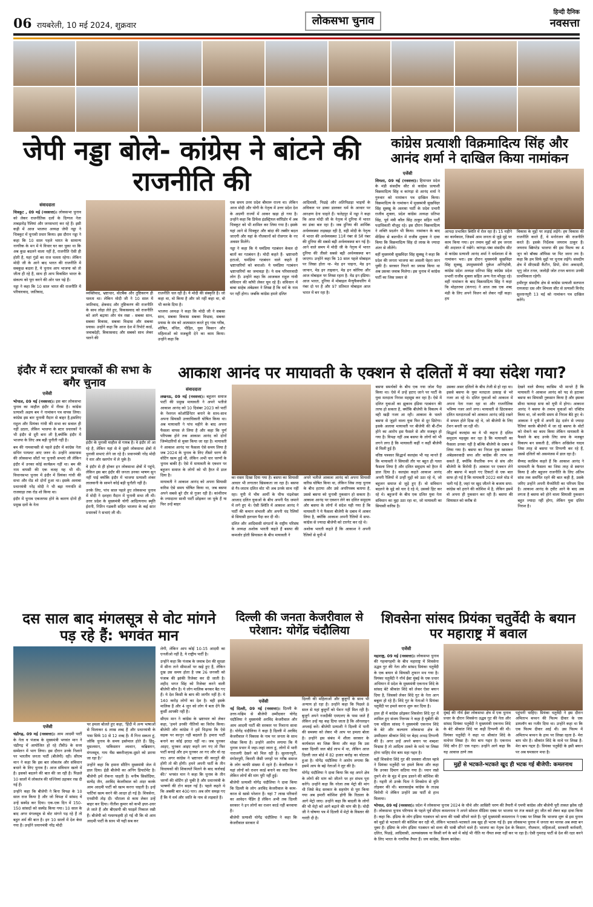06 रायबरेली, 10 मई 2024, शुक्रवार
लोकसभा चुनाव
हिन्दी दैनिक
नवसत्ता
जेपी नड्डा बोले- कांग्रेस ने बांटने की राजनीति की
संवाददाता
चित्रकूट , 09 मई (नवसत्ता)। लोकसभा चुनाव को लेकर राजनीतिक दलों के दिग्गज नेता ताबड़तोड़ रैलियां और जनसभाएं कर रहे हैं। इसी कड़ी में आज भाजपा अध्यक्ष जेपी नड्डा ने चित्रकूट में चुनावी प्रचार किया। इस दौरान नड्डा ने कहा कि 10 साल पहले भारत के सामान्य नागरिक के मन में ये विचार घर कर चुका था कि अब कुछ बदलने वाला नहीं है, राजनीति ऐसी ही होती है, यहां गुंडों का राज चलता रहेगा। लेकिन मोदी जी के आने बाद भारत की राजनीति में सबकुछ बदला है, ये चुनाव आप भाजपा को तो जीता ही रहे हैं, साथ ही आप विकसित भारत के संकल्प को पूरा करने की ओर चल पड़े हैं।
नड्डा ने कहा कि 10 साल भारत की राजनीति में परिवारवाद, जातिवाद,
व्यक्तिवाद, भ्रष्टाचार, वोटबैंक और तुष्टिकरण ही चलता था। लेकिन मोदी जी ने 10 साल में जातिवाद, क्षेत्रवाद और तुष्टिकरण की राजनीति के साथ लोहा लेते हुए, विकासवाद को राजनीति को आगे बढ़ाया और मंत्र रखा - सबका साथ, सबका विकास, सबका विश्वास और सबका प्रयास। उन्होंने कहा कि आज देश में रिपोर्ट कार्ड, जवाबदेही, विकासवाद और सबको साथ लेकर चलने की
राजनीति चल रही है। ये मोदी की संस्कृति है। जो कहा था, वो किया है और जो नहीं कहा था, वो भी करके दिया है।
भाजपा अध्यक्ष ने कहा कि मोदी जी ने सबका साथ, सबका विकास सबका विश्वास, सबका प्रयास के मंत्र को आत्मसात करते हुए गांव गरीब, शोषित, वंचित, पीड़ित, युवा किसान और महिलाओं को मजबूती देने का काम किया। उन्होंने कहा कि
एक समय उत्तर प्रदेश बीमारू राज्य था। लेकिन आज मोदी और योगी के नेतृत्व में उत्तर प्रदेश देश के अग्रणी राज्यों में आकर खड़ा हो गया है। उन्होंने कहा कि डिफेंस इंडस्ट्रियल कॉरिडोर में अब चित्रकूट को भी शामिल कर लिया गया है। इसके यहां आने से चित्रकूट और बांदा की तस्वीर बदल जाएगी और यहां के नौजवानों को रोजगार के नए अवसर मिलेंगे।
नड्डा ने कहा कि ये घमंडिया गठबंधन केवल दो बातों का गठबंधन है। मोदी कहते हैं- भ्रष्टाचारी हटाओ, घमंडिया गठबंधन वाले कहते हैं भ्रष्टाचारियों को बचाओ। ये घमंडिया गठबंधन भ्रष्टाचारियों का जमावड़ा है। ये सब परिवारवादी लोग हैं। उन्होंने कहा कि आजकल राहुल गांधी संविधान की कॉपी लेकर घूम रहे हैं। संविधान में बाबा साहेब अंबेडकर ने लिखा है कि धर्म के नाम पर नहीं होगा। जबकि कांग्रेस हमारे दलित
आदिवासी, पिछड़े और अतिपिछड़ा भाइयों के अधिकार पर डाका डालकर धर्म के आधार पर आरक्षण देना चाहते हैं। फतेहपुर में नड्डा ने कहा कि आज मोदी जी के नेतृत्व में दुनिया में भारत का डंका बज रहा है। जब दुनिया की आर्थिक अर्थव्यवस्था लड़खड़ा रही है, वही मोदी के नेतृत्व में भारत की अर्थव्यवस्था 11वें नंबर से 5वें नंबर की दुनिया की सबसे बड़ी अर्थव्यवस्था बन गई है। आने वाले समय में मोदी जी के नेतृत्व में भारत दुनिया की तीसरे सबसे बड़ी अर्थव्यवस्था बन जाएगा। उन्होंने कहा कि 10 साल पहले मोबाइल पर लिखा होता था- मेड इन चाइना, मेड इन जापान, मेड इन ताइवान, मेड इन कोरिया और आज मोबाइल पर लिखा रहता है- मेड इन इंडिया। आज भारत, दुनिया में मोबाइल मैन्युफैक्चरिंग में नंबर दो पर है और 97 प्रतिशत मोबाइल आज भारत में बन रहा है।
कांग्रेस प्रत्याशी विक्रमादित्य सिंह और आनंद शर्मा ने दाखिल किया नामांकन
एजेंसी
शिमला, 09 मई (नवसत्ता)। हिमाचल प्रदेश के मंडी संसदीय सीट से कांग्रेस प्रत्याशी विक्रमादित्य सिंह व कांगड़ा से आनंद शर्मा ने गुरुवार को नामांकन पत्र दाखिल किया। विक्रमादित्य के नामांकन में मुख्यमंत्री सुखविंदर सिंह सुक्खू के अलावा पार्टी के प्रदेश प्रभारी राजीव शुक्ला, प्रदेश कांग्रेस अध्यक्ष प्रतिभा सिंह, पूर्व मंत्री कौल सिंह ठाकुर सहित पार्टी पदाधिकारी मौजूद रहे। इस दौरान विक्रमादित्य ने शक्ति प्रदर्शन भी किया। नामांकन के बाद मीडिया से बातचीत में राजीव शुक्ला ने दावा किया कि विक्रमादित्य सिंह दो लाख के ज्यादा अंतर से जीतेंगे।
वहीं मुख्यमंत्री सुखविंदर सिंह सुक्खू ने कहा कि प्रदेश की जनता भाजपा का असली चेहरा जान चुकी है। सरकार गिराने का प्रयास किया था अब उसका जवाब मिलेगा। इस चुनाव में कांग्रेस पार्टी का जिस प्रकार से
आपदा प्रभावित स्थिति में रोल रहा है। 15 महीने का कार्यकाल, जिसमें आम जनता से जुड़े मुद्दे पर काम किया गया। इन तमाम मुद्दों को हम जनता की अदालत में रखेंगे। कांगड़ा-चंबा संसदीय सीट से कांग्रेस प्रत्याशी आनंद शर्मा ने धर्मशाला में के नामांकन भरा। इस दौरान मुख्यमंत्री सुखविंदर सिंह सुक्खू, उपमुख्यमंत्री मुकेश अग्निहोत्री, कांग्रेस प्रदेश अध्यक्ष प्रतिभा सिंह कांग्रेस प्रदेश प्रभारी राजीव शुक्ला सहित अन्य नेता मौजूद रहे। वहीं नामांकन के बाद विक्रमादित्य सिंह ने कहा कि मोहतरमा (कंगना) ने आज तक एक शब्द मंडी के लिए अपने विजन को लेकर नहीं कहा। हम
विकास के मुद्दों पर लड़ाई लड़ेंगे। हम विकास की राजनीति करते हैं, वे मनोरंजन की राजनीति करते हैं। इसके निर्देशक जयराम ठाकुर हैं। जयराम स्क्रिप्टेड भाजपा की इस फिल्म का 4 जून को बॉक्स ऑफिस पर पिट जाना तय है। कहा कि हम सिर्फ मुद्दों पर चुनाव लड़ेंगे। संसदीय क्षेत्र में सीएसडी कैंटीन, डिपो, सेना अकादमी, भृगु जोत टनल, जलोड़ी जोत टनल बनाना उनकी प्राथमिकता रहेगी।
हमीरपुर संसदीय क्षेत्र से कांग्रेस प्रत्याशी सतपाल रायजादा दस और शिमला सीट से प्रत्याशी विनोद सुल्तानपुरी 13 मई को नामांकन पत्र दाखिल करेंगे।
इंदौर में स्टार प्रचारकों की सभा के बगैर चुनाव
एजेंसी
भोपाल, 09 मई (नवसत्ता)। इस बार लोकसभा चुनाव का माहौल इंदौर में नीरस है। कांग्रेस प्रत्याशी अक्षय बम ने नामांकन पत्र वापस लिया। कांग्रेस इस बार चुनावी मैदान से बाहर है,इसलिए राहुल और प्रियंका गांधी की सभा का सवाल ही नहीं उठता, लेकिन भाजपा के स्टार प्रचारकों ने भी इंदौर से दूरी बना ली है,क्योंकि इंदौर में भाजपा के लिए अब बड़ी चुनौती नहीं है।
बम की नामवापसी से पहले इंदौर में कांग्रेस नेता सचिन पायलट आए जरुर थे। उन्होंने आसपास की लोकसभा सीटों पर चुनावी सभाएं ली लेकिन इंदौर में उनका कोई कार्यक्रम नहीं था। बम की नाम वापसी की एक वजह यह भी थी। विधानसभा चुनाव में इंदौर में प्रियंका गांधी की सभा और रोड शो दोनों हुआ था। इसके अलावा प्रधानमंत्री नरेंद्र मोदी ने भी बड़ा गणपति से राजवाड़ा तक रोड शो किया था।
इंदौर में चुनाव एकतरफा होने के कारण दोनों ही प्रमुख दलों के नेता
इंदौर के चुनावी माहौल से गायब है। वे इंदौर तो आ रहे है, लेकिन यहां से वे दूसरे लोकसभा क्षेत्रों में चुनावी सभाएं लेने जा रहे है। प्रधानमंत्री नरेंद्र मोदी ने धार और खरगोन में ले चुके है।
वे इंदौर से ही होकर इन लोकसभा क्षेत्रों में पहुंचे, लेकिन इस बार इंदौर की जनता उनका भाषण सुन नहीं पाई क्योंकि इंदौर में भाजपा प्रत्याशी शंकर लालवानी के सामने कोई बड़ी चुनौती नहीं है।
उनके लिए, पांच साल पहले हुए लोकसभा चुनाव में मोदी ने दशहरा मैदान में चुनावी सभा ली थी। उत्तर प्रदेश के मुख्यमंत्री योगी आदित्यनाथ स्मृति ईरानी, नितिन गडकरी सहित भाजपा के कई स्टार प्रचारकों ने सभाएं ली थी।
आकाश आनंद पर मायावती के एक्शन से दलितों में क्या संदेश गया?
संवाददाता
लखनऊ, 09 मई (नवसत्ता)। बहुजन समाज पार्टी की प्रमुख मायावती ने अपने भतीजे आकाश आनंद को 10 दिसंबर 2023 को पार्टी के नेशनल कोऑर्डिनेटर बनाने के साथ-साथ अपना सियासी उत्तराधिकारी घोषित किया था। अब मायावती ने पांच महीने के बाद अपना फैसला वापस ले लिया है और कहा कि पूर्ण परिपक्व होने तक आकाश आनंद को दोनों जिम्मेदारियों से मुक्त किया जा रहा है। मायावती ने आकाश आनंद पर फैसला ऐसे समय लिया है जब 2024 के चुनाव के लिए तीसरे चरण की वोटिंग खत्म हुई थी, लेकिन अभी चार चरणों के चुनाव बाकी है। ऐसे में मायावती के एक्शन पर बहुजन समाज के लोगों को भी हैरत में डाल दिया है।
मायावती ने आकाश आनंद को अपना सियासी वारिस ऐसे समय घोषित किया था, जब बसपा अपने सबसे बुरे दौर से गुजर रही है। कांशीराम के ज्यादातर साथी पार्टी छोड़कर जा चुके हैं या फिर उन्हें बाहर
का रास्ता दिखा दिया गया है। बसपा का सियासी आधार भी लगातार खिसकता जा रहा है। बसपा से गैर-जाटव दलित वोट भी अब उनके साथ नहीं रहा। यूपी में भीम आर्मी के चीफ चंद्रशेखर आजाद दलित युवाओं के बीच अपनी पैठ जमाने में लगे हुए थे। ऐसी स्थिति में आकाश आनंद ने पार्टी की कमान संभाली और अपनी चंद रैलियों से सियासी हलचल पैदा कर दी थी।
दलित और आदिवासी संगठनों के राष्ट्रीय परिसंघ के अध्यक्ष अशोक भारती कहते हैं बसपा की कमजोर होती सियासत के बीच मायावती ने
अपने भतीजे आकाश आनंद को अपना सियासी वारिस घोषित किया था, लेकिन जिस तरह चुनाव के बीच हटाया और उसे अपरिपक्व बताया है, उससे बसपा को चुनावी नुकसान हो सकता है। आकाश आनंद पर एक्शन लेने का दलित समुदाय और बसपा के लोगों में संदेश यही गया है कि मायावती ने ये फैसला बीजेपी के दबाव में आकर लिया है, क्योंकि आकाश अपनी रैलियों में सपा-कांग्रेस से ज्यादा बीजेपी को टारगेट कर रहे थे।
अशोक भारती कहते हैं कि आकाश ने अपनी रैलियों से यूपी में
बसपा समर्थकों के बीच एक नया जोश पैदा किया था। ऐसे में उन्हें हटाए जाने पर पार्टी के युवा मतदाता निराश महसूस कर रहा है। ऐसे में दलित युवाओं का झुकाव इंडिया गठबंधन की तरफ हो सकता है, क्योंकि बीजेपी के विकल्प में वही खड़ी नजर आ रही। आकाश के चलते बसपा से जुड़ने वाला युवा फिर से दूर छिटेगा। इसके अलावा मायावती पर बीजेपी की बी-टीम होने का आरोप इस फैसले से और मजबूत हो गया है। विपक्ष नहीं अब बसपा के लोगों को भी लगने लगा है कि मायावती कहीं न कहीं बीजेपी से मिली हुई हैं।
वरिष्ठ पत्रकार सिद्धार्थ कलहंस भी यह मानते हैं कि मायावती ने सियासी तौर पर बहुत ही गलत फैसला लिया है और दलित समुदाय को हैरत में डाल दिया है। कलहंस कहते आकाश आनंद अपनी रैलियों में उन्हीं मुद्दों को उठा रहे थे, जो बहुजन समाज से जुड़े हुए हैं। वो संविधान बदलने के मुद्दे को धार दे रहे थे, उसको हिट कर रहे थे। बहुजनों के बीच एक दलित युवा नेता संविधान का मुद्दा उठा रहा था, जो मायावती का सियासी वारिस है।
उसका असर दलितों के बीच तेजी से हो रहा था। इससे बसपा के युवा मतदाता उत्साह से भरे नजर आ रहे थे। दलित युवाओं को आकाश में अपना नेता नजर रहा था और राजनीतिक भविष्य नजर आने लगा। मायावती से छिटककर दलित मतदाताओं को आकाश आनंद जोड़े रखने में सफल होते दिख रहे थे, जो बीजेपी के लिए टेंशन बनती जा रही थी।
सिद्धार्थ कलहंस का ये भी कहना है दलित समुदाय महसूस कर रहा है कि मायावती का फैसला उनका नहीं है बल्कि बीजेपी के दबाव में लिया गया है। बसपा का निराश युवा खासकर अंबेडकरवादी सपा और कांग्रेस की तरफ जा सकते हैं, क्योंकि वैचारिक रूप से संघ और बीजेपी के विरोधी हैं। आकाश पर एक्शन लेने और बसपा में बदले गए टिकटों से एक बात साफ हो गई है कि मायावती 2022 वाले मोड में चली गई है, जहां पर खुद जीतने के बजाय सपा-कांग्रेस को हराने की कोशिश में है, लेकिन इसमें वो अपना ही नुकसान कर रही हैं। बसपा की सियासत को करीब से
देखने वाले सैय्यद कासिम भी मानते हैं कि मायावती ने आकाश आनंद को पद से हटाकर बसपा का सियासी नुकसान किया है और इसका सीधा फायदा सपा को यूपी में होगा। आकाश आनंद ने बसपा के तमाम युवाओं को एक्टिव किया था, जो काफी समय से निराश बैठे हुए थे। आकाश ने यूपी में अपनी डेढ़ दर्जन से ज्यादा रैलियां करके बीजेपी में जा रहे बसपा के वोटों को रोकने का काम किया लेकिन मायावती के फैसले के बाद उनके लिए सपा के मजबूत विकल्प बन सकती है, लेकिन अखिलेश यादव जिस तरह से बसपा पर टिप्पणी कर रहे हैं, उससे दलितों को असमंजस में डाल रहा है।
सैय्यद कासिम कहते हैं कि आकाश आनंद ने मायावती के फैसला का जिस तरह से स्वागत किया है और बहुजन राजनीति के लिए अंतिम सांस तक समर्पित रहने की बात कही है, उसके जरिए उन्होंने अपनी मैच्योरिटी का परिचय दिया है। आकाश आनंद के ट्वीट आने के बाद अब लगता है बसपा को होने वाला सियासी नुकसान बहुत ज्यादा नहीं होगा, लेकिन युवा दलित निराश है।
दस साल बाद मंगलसूत्र से वोट मांगने पड़ रहे हैं: भगवंत मान
एजेंसी
चंडीगढ़, 09 मई (नवसत्ता)। आम आदमी पार्टी के नेता व पंजाब के मुख्यमंत्री भगवंत मान ने चंडीगढ़ में आयोजित हो रहे टीवी9 के सत्ता सम्मेलन में भाग लिया। इस दौरान उनके निशाने पर भारतीय जनता पार्टी (बीजेपी) रही। सीएम मान ने कहा कि इस बार लोकतंत्र और संविधान बचाने के लिए चुनाव है। आज संविधान खतरे में है। इसको बदलने की बात की जा रही है। पिछले 10 सालों में लोकतंत्र की धज्जियां उड़ाकर रख दी गई हैं।
उन्होंने कहा कि बीजेपी ने बिना विपक्ष के 10 साल राज किया है और जो विपक्ष में सांसद थे उन्हें सस्पेंड कर दिया। एक-एक दिन में 150-150 सांसदों को सस्पेंड किया गया। 10 साल के बाद अगर मंगलसूत्र से वोट मांगने पड़ रहे हैं तो बहुत शर्म की बात है। इन 10 सालों में देश बेचा गया है। उन्होंने प्रधानमंत्री नरेंद्र मोदी
पर हमला बोलते हुए कहा, 'हिंदी में अन्य भाषाओं से मिलाकर 6 लाख शब्द हैं और प्रधानमंत्री के पास सिर्फ 10 से 12 शब्द हैं। मैं गिना सकता हूं, जोकि चुनाव के समय इस्तेमाल होते हैं। हिंदू-मुसलमान, पाकिस्तान श्मशान, कब्रिस्तान, मंगलसूत्र, गाय भैंस बकरीज्एक-दूसरे को डराया जा रहा है।'
उन्होंने कहा कि हमारा सीटिंग मुख्यमंत्री जेल में डाल दिया। ईडी बीजेपी का अनिंग डिपार्टमेंट है। बीजेपी हमें रोकना चाहती है। मनीष सिसोदिया, सत्येंद्र जैन, अरविंद केजरीवाल को अंदर करके आम आदमी पार्टी को खत्म करना चाहती है। इन्हें पार्टियां खत्म करने की आदत हो गई है। शिवसेना, एनसीपी तोड़ दी। चौटाला से काम लेकर उन्हें बाहर कर दिया। नीतीश कुमार को कभी इधर-उधर ले जाते हैं और बीएसपी की फाइलें निकाल रखी हैं। बीजेपी को गलतफहमी हो गई थी कि वो आम आदमी पार्टी के साथ भी यही सब कर
लेगी, लेकिन आप कोई 10-15 आदमी का एनजीओ नहीं है, ये राष्ट्रीय पार्टी है।
उन्होंने कहा कि पंजाब के जवाब देश की सुरक्षा में सीना ताने सीमाओं पर खड़े हुए हैं, लेकिन दुख उस समय होता है जब 26 जनवरी को पंजाब की झांकी रिजेक्ट कर दी जाती है। शहीद भगत सिंह को रिजेक्ट करने वाली बीजेपी कौन है। ये लोग मालिक बनकर बैठ गए हैं। ये देश किसी के बाप की जागीर नहीं है। ये 140 करोड़ लोगों का देश है। वही इसके मालिक हैं और 4 जून को लोग ये बता देंगे कि कुर्सी आपकी नहीं है।
सीएम मान ने कांग्रेस के भ्रष्टाचार को लेकर कहा, 'हमने उनकी नीतियों का विरोध किया। बीजेपी और कांग्रेस ने हमें चिढ़ाया कि ऐसे सड़क पर कानून नहीं बदलते हैं। हमारा पार्टी बनाने का कोई इरादा नहीं था। जब चुनकर आइए, चुनकर आइए कहने लग गए तो फिर पार्टी बनाई और हम चुनकर आ गए और वो रह गए। अगर कांग्रेस ने भ्रष्टाचार की करतूतें की होंगी तो की होंगी। हमने अपनी पार्टी के तीन विधायकों की शिकायतें मिलने के बाद कार्रवाई की।' भगवंत मान ने कहा कि चुनाव के तीन चरणों की वोटिंग हो चुकी है और प्रधानमंत्री के भाषणों की टोन बदल गई है। पहले कहते थे कि अबकी बार 400 पार। अब लोग समझ गए हैं कि ये धर्म और जाति के नाम से लड़वाते हैं।
दिल्ली की जनता केजरीवाल से परेशान: योगेंद्र चंदौलिया
एजेंसी
नई दिल्ली, 09 मई (नवसत्ता)। दिल्ली के उत्तर-पश्चिम से बीजेपी उम्मीदवार योगेंद्र चंदौलिया ने मुख्यमंत्री अरविंद केजरीवाल और आम आदमी पार्टी की सरकार पर निशाना साधा है। योगेंद्र चंदौलिया ने कहा है दिल्ली में अरविंद केजरीवाल ने विकास के नाम पर जनता के साथ धोखा किया है। उन्होंने आरोप लगाया कि मैं चुनाव प्रचार में जहा-जहां जाता हूं, लोगों में भारी नाराजगी देखने को मिल रही है। सुल्तानपुरी, मंगोलपुरी, किरारी जैसी जगहों पर गरीब समाज के लोग काफी संख्या में रहते हैं। केजरीवाल ने यहां लोगों को राशन कार्ड बनाने का वादा किया लेकिन लोगों की मांग पूरी नहीं हुई।
बीजेपी प्रत्याशी योगेंद्र चंदौलिया ने दावा किया कि दिल्ली के लोग अरविंद केजरीवाल के काम-काज से खासे परेशान हैं। यहां 7 लाख परिवारों का आवेदन पेंडिंग है लेकिन अभी तक दिल्ली सरकार ने इन लोगों का राशन कार्ड नहीं बनवाया है।
बीजेपी प्रत्याशी योगेंद्र चंदौलिया ने कहा कि केजरीवाल सरकार में
दिल्ली की महिलाओं और बुजुर्गों के साथ भी अन्याय हो रहा है। उन्होंने कहा कि पिछले 8 साल से यहां बुजुर्गों को पेंशन नहीं मिल रही है। बुजुर्ग अपने नजदीकी एमएलए के पास जाते हैं लेकिन उन्हें यह कह दिया जाता है कि ऑनलाइन अप्लाई करें। बीजेपी प्रत्याशी ने दिल्ली में पानी की समस्या को लेकर भी आप पर हमला बोला है। उन्होंने इस संबंध में शीला सरकार के कार्यकाल का जिक्र किया और कहा कि उस वक्त दिल्ली जल बोर्ड लाभ में था, लेकिन आज दिल्ली जल बोर्ड में 82 हजार करोड़ का घोटाला हुआ है। योगेंद्र चंदौलिया ने आरोप लगाया कि इसमें आप के बड़े नेताओं ने लूट की है।
योगेंद्र चंदौलिया ने दावा किया कि वह अपने क्षेत्र के लोगों की मांग को जीतने पर हर संभव पूरा करेंगे। उन्होंने कहा कि नरेला तक मेट्रो की मांग थी जिसे केंद्र सरकार के सहयोग से पूरा किया गया अब हमारी कोशिश होगी कि रिठाला के आगे मेट्रो जाए। उन्होंने कहा कि बादली के लोगों की भी मेट्रो को आगे बढ़ाने की मांग की है। मोदी जी ने घोषणा पत्र में दिल्ली में मेट्रो के विस्तार की गारंटी दी है।
शिवसेना सांसद प्रियंका चतुर्वेदी के बयान पर महाराष्ट्र में बवाल
एजेंसी
महाराष्ट्र, 09 मई (नवसत्ता)। लोकसभा चुनाव की गहमागहमी के बीच महाराष्ट्र में शिवसेना उद्धव गुट की नेता और सांसद प्रियंका चतुर्वेदी के एक बयान से सियासी तूफान मच गया है। प्रियंका चतुर्वेदी ने नॉर्थ ईस्ट मुंबई के एक प्रचार अभियान में प्रदेश के मुख्यमंत्री एकनाथ शिंदे के सांसद बेटे श्रीकांत शिंदे को लेकर ऐसा बयान दिया है, जिसको लेकर शिंदे गुट के नेता आग बबूला हो रहे हैं। शिंदे गुट के नेताओं ने प्रियंका चतुर्वेदी पर हमले करना शुरू कर दिया है।
हाल ही में कांग्रेस छोड़कर शिवसेना शिंदे गुट में शामिल हुए संजय निरुपम ने कहा है यूबीटी की एक महिला सांसद ने मुख्यमंत्री एकनाथ शिंदे के बेटे और कल्याण लोकसभा क्षेत्र के उम्मीदवार श्रीकांत शिंदे पर बेहद अभद्र टिप्पणी की है। अगर उन्हें अपने बयान पर शब्दशः विश्वास है तो आदित्य ठाकरे के माथे पर लिखा होना चाहिए मेरा बाप महा गद्दार है।
वहीं शिवसेना शिंदे गुट की प्रवक्ता शीतल म्हात्रे ने प्रियंका चतुर्वेदी पर हमले किया और कहा कि उनका दिमाग सठिया गया है। ध्यान रखो तुमने शेर के मुंह में हाथ डालने की कोशिश की है। गद्दारी तो उनके पिता ने शिवसेना से युति तोड़कर की थी। बालासाहेब कांग्रेस के ताउम्र विरोधी थे लेकिन उन्होंने उस पार्टी से हाथ मिलाया।
मुंबई की नॉर्थ ईस्ट लोकसभा क्षेत्र में एक चुनाव प्रचार के दौरान शिवसेना उद्धव गुट की नेता और सांसद प्रियंका चतुर्वेदी ने मुख्यमंत्री एकनाथ शिंदे के बेटे श्रीकांत शिंदे पर कड़ी टिप्पणी की थी। प्रियंका चतुर्वेदी ने कहा था श्रीकांत शिंदे के माथेपर लिखा है। मेरा बाप गद्दार है। एकनाथ शिंदे कौन है? एक गद्दार। उन्होंने आगे कहा कि यह आवाज ठाणे तक
पहुंचनी चाहिए। प्रियंका चतुर्वेदी ने इस दौरान अमिताभ बच्चन की फिल्म दीवार के एक डायलॉग का नजीर दिया था। उन्होंने कहा था कि एक फिल्म दीवार आई थी। उस फिल्म में अमिताभ बच्चन के हाथ पर लिखा रहता है- मेरा बाप चोर है। श्रीकांत शिंदे के माथे पर लिखा है- मेरा बाप गद्दार है। प्रियंका चतुर्वेदी के इसी बयान पर अब घमासान मचा है।
मुद्दों से भटकते-भटकते खुद ही भटक गई बीजेपी: कमलनाथ
भोपाल, 09 मई (नवसत्ता)। प्रदेश में लोकसभा चुनाव 2024 के चौथे और आखिरी चरण की तैयारी में एमपी कांग्रेस और बीजेपी पूरी ताकत झोंक रही है। लोकसभा चुनाव परिणाम के पहले पूर्व सीएम कमलनाथ ने अपने सोशल मीडिया एक्स पर भाजपा पर तंज कसते हुए जीत को लेकर बड़ा दावा किया है। कहा कि- इंडिया के लोग इंडिया गठबंधन को सत्ता की चाबी सौंपने वाले हैं। पूर्व मुख्यमंत्री कमलनाथ ने एक्स पर लिखा कि भाजपा शुरू से इस चुनाव को मुद्दों से भटकाने की कोशिश कर रही थी, लेकिन भटकाते-भटकाते अब खुद ही भटक गई है। इस लोकसभा चुनाव में जनता का मानस अब स्पष्ट बन चुका है। इंडिया के लोग इंडिया गठबंधन को सत्ता की चाबी सौंपने वाले हैं। भाजपा का नेतृत्व देश के किसान, नौजवान, महिलाओं, सरकारी कर्मचारी, दलित, पिछड़े, आदिवासी, अल्पसंख्यक या किसी वर्ग के बारे में कोई भी नीति या नीयत स्पष्ट नहीं कर पा रहा है। ऐसी गुमराह पार्टी से देश की रक्षा करने के लिए भारत के नागरिक तैयार हैं। जय कांग्रेस, विजय कांग्रेस।